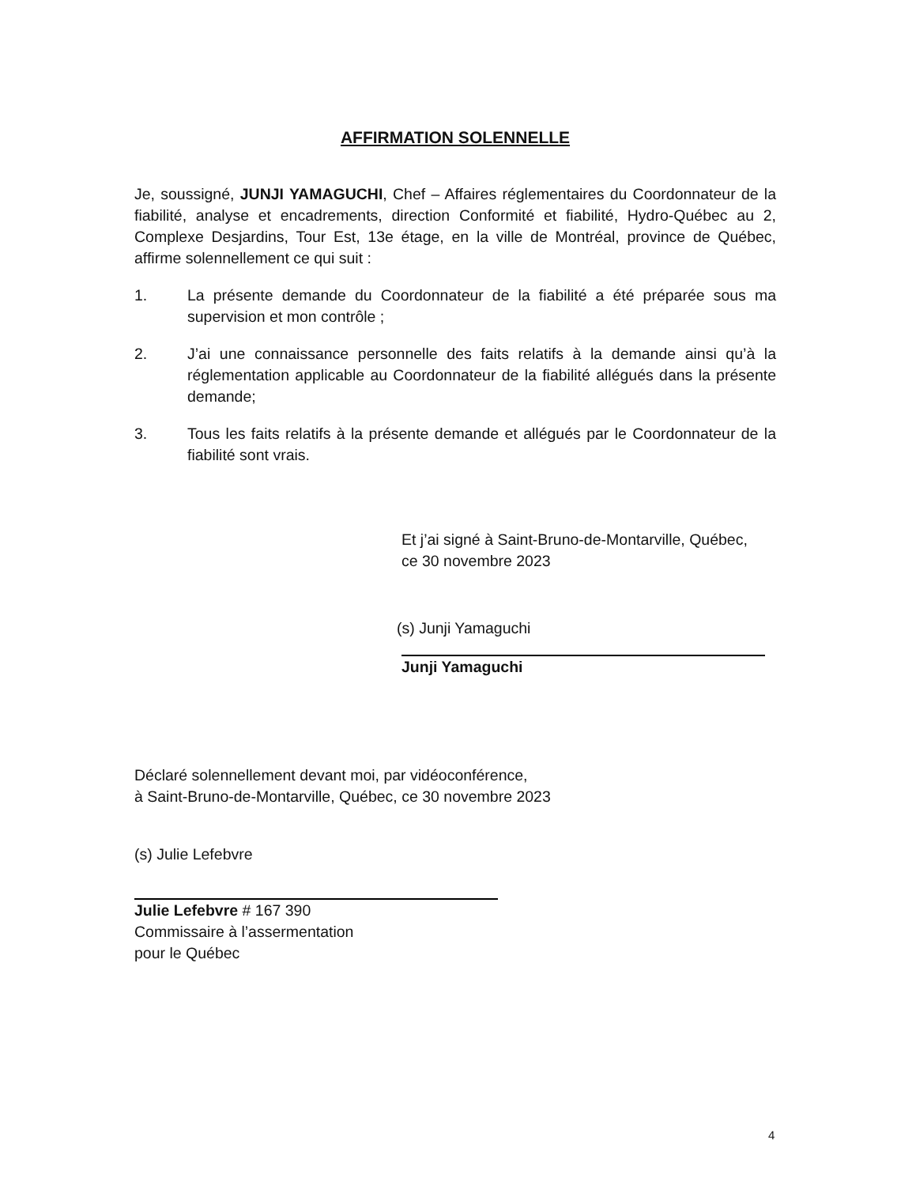AFFIRMATION SOLENNELLE
Je, soussigné, JUNJI YAMAGUCHI, Chef – Affaires réglementaires du Coordonnateur de la fiabilité, analyse et encadrements, direction Conformité et fiabilité, Hydro-Québec au 2, Complexe Desjardins, Tour Est, 13e étage, en la ville de Montréal, province de Québec, affirme solennellement ce qui suit :
1. La présente demande du Coordonnateur de la fiabilité a été préparée sous ma supervision et mon contrôle ;
2. J’ai une connaissance personnelle des faits relatifs à la demande ainsi qu’à la réglementation applicable au Coordonnateur de la fiabilité allégués dans la présente demande;
3. Tous les faits relatifs à la présente demande et allégués par le Coordonnateur de la fiabilité sont vrais.
Et j’ai signé à Saint-Bruno-de-Montarville, Québec,
ce 30 novembre 2023
(s) Junji Yamaguchi
Junji Yamaguchi
Déclaré solennellement devant moi, par vidéoconférence,
à Saint-Bruno-de-Montarville, Québec, ce 30 novembre 2023
(s) Julie Lefebvre
Julie Lefebvre # 167 390
Commissaire à l’assermentation
pour le Québec
4